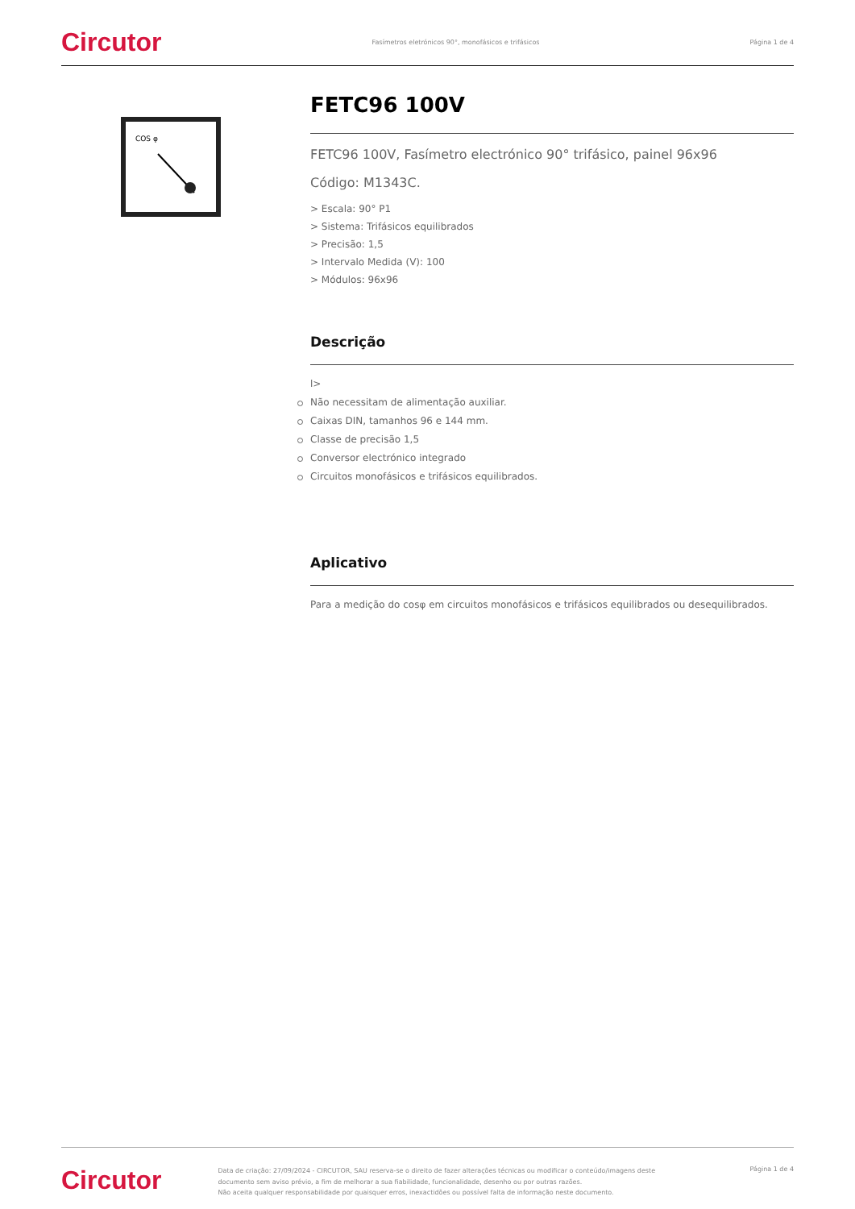Circutor Fasímetros eletrónicos 90°, monofásicos e trifásicos Página 1 de 4
COS φ
FETC96 100V
FETC96 100V, Fasímetro electrónico 90° trifásico, painel 96x96
Código: M1343C.
> Escala: 90° P1
> Sistema: Trifásicos equilibrados
> Precisão: 1,5
> Intervalo Medida (V): 100
> Módulos: 96x96
Descrição
l>
Não necessitam de alimentação auxiliar.
Caixas DIN, tamanhos 96 e 144 mm.
Classe de precisão 1,5
Conversor electrónico integrado
Circuitos monofásicos e trifásicos equilibrados.
Aplicativo
Para a medição do cosφ em circuitos monofásicos e trifásicos equilibrados ou desequilibrados.
Circutor Data de criação: 27/09/2024 - CIRCUTOR, SAU reserva-se o direito de fazer alterações técnicas ou modificar o conteúdo/imagens deste documento sem aviso prévio, a fim de melhorar a sua fiabilidade, funcionalidade, desenho ou por outras razões.
Não aceita qualquer responsabilidade por quaisquer erros, inexactidões ou possível falta de informação neste documento. Página 1 de 4